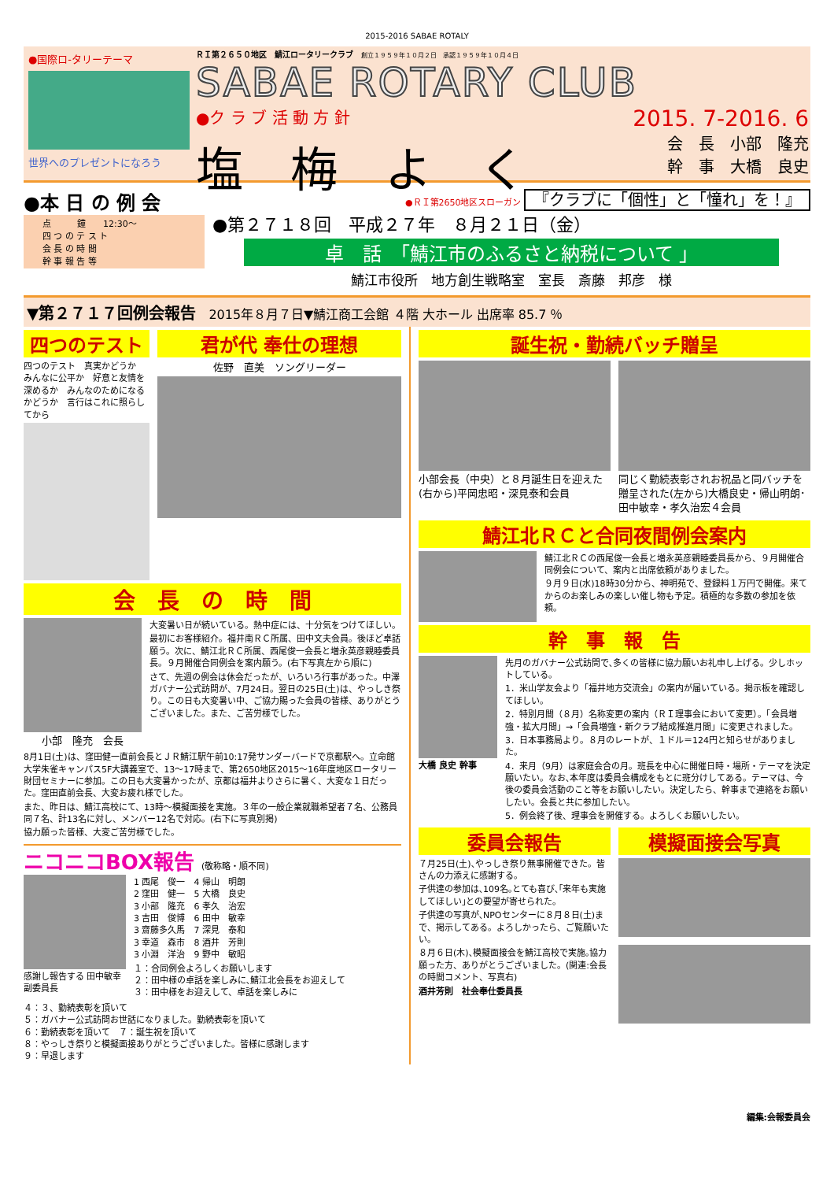2015-2016 SABAE ROTALY
●国際ロ-タリーテーマ
世界へのプレゼントになろう
ＲＩ第２６５０地区　鯖江ロータリークラブ　創立１９５９年１０月２日　承認１９５９年１０月４日
SABAE ROTARY CLUB
●ク ラ ブ 活 動 方 針 2015. 7-2016. 6
塩　梅　よ　く 会　長　小部　隆充
幹　事　大橋　良史
●本 日 の 例 会
点　　　鐘　　12:30～
四 つ の テ ス ト
会 長 の 時 間
幹 事 報 告 等
●ＲＩ第2650地区スローガン 『クラブに「個性」と「憧れ」を！』
●第２７１８回　平成２７年　８月２１日（金）
卓　話　「鯖江市のふるさと納税について 」
鯖江市役所　地方創生戦略室　室長　斎藤　邦彦　様
▼第２７１７回例会報告　2015年８月７日▼鯖江商工会館 ４階 大ホール 出席率 85.7 ％
四つのテスト
四つのテスト　真実かどうか　みんなに公平か　好意と友情を深めるか　みんなのためになるかどうか　言行はこれに照らしてから
君が代 奉仕の理想
佐野　直美　ソングリーダー
会　長　の　時　間
小部　隆充　会長
大変暑い日が続いている。熱中症には、十分気をつけてほしい。
最初にお客様紹介。福井南ＲＣ所属、田中文夫会員。後ほど卓話願う。次に、鯖江北ＲＣ所属、西尾俊一会長と増永英彦親睦委員長。９月開催合同例会を案内願う。(右下写真左から順に)
さて、先週の例会は休会だったが、いろいろ行事があった。中澤ガバナー公式訪問が、7月24日。翌日の25日(土)は、やっしき祭り。この日も大変暑い中、ご協力賜った会員の皆様、ありがとうございました。また、ご苦労様でした。
8月1日(土)は、窪田健一直前会長とＪＲ鯖江駅午前10:17発サンダーバードで京都駅へ。立命館大学朱雀キャンパス5F大講義室で、13～17時まで、第2650地区2015～16年度地区ロータリー財団セミナーに参加。この日も大変暑かったが、京都は福井よりさらに暑く、大変な１日だった。窪田直前会長、大変お疲れ様でした。
また、昨日は、鯖江高校にて、13時～模擬面接を実施。３年の一般企業就職希望者７名、公務員同７名、計13名に対し、メンバー12名で対応。(右下に写真別掲)
協力願った皆様、大変ご苦労様でした。
ニコニコBOX報告 (敬称略・順不同)
感謝し報告する 田中敏幸副委員長
1 西尾　俊一　4 帰山　明朗
2 窪田　健一　5 大橋　良史
3 小部　隆充　6 孝久　治宏
3 吉田　俊博　6 田中　敏幸
3 齋藤多久馬　7 深見　泰和
3 幸道　森市　8 酒井　芳則
3 小淵　洋治　9 野中　敏昭
１：合同例会よろしくお願いします
２：田中様の卓話を楽しみに､鯖江北会長をお迎えして
３：田中様をお迎えして、卓話を楽しみに
４：３、勤続表彰を頂いて
５：ガバナー公式訪問お世話になりました。勤続表彰を頂いて
６：勤続表彰を頂いて　７：誕生祝を頂いて
８：やっしき祭りと模擬面接ありがとうございました。皆様に感謝します
９：早退します
誕生祝・勤続バッチ贈呈
小部会長（中央）と８月誕生日を迎えた(右から)平岡忠昭・深見泰和会員
同じく勤続表彰されお祝品と同バッチを贈呈された(左から)大橋良史・帰山明朗･田中敏幸・孝久治宏４会員
鯖江北ＲＣと合同夜間例会案内
鯖江北ＲＣの西尾俊一会長と増永英彦親睦委員長から、９月開催合同例会について、案内と出席依頼がありました。
９月９日(水)18時30分から、神明苑で、登録料１万円で開催。来てからのお楽しみの楽しい催し物も予定。積極的な多数の参加を依頼。
幹　事　報　告
大橋 良史 幹事 先月のガバナー公式訪問で､多くの皆様に協力願いお礼申し上げる。少しホットしている。
1．米山学友会より「福井地方交流会」の案内が届いている。掲示板を確認してほしい。
2．特別月間（８月）名称変更の案内（ＲＩ理事会において変更）。「会員増強・拡大月間」→「会員増強・新クラブ結成推進月間」に変更されました。
3．日本事務局より。８月のレートが、１ドル＝124円と知らせがありました。
4．来月（9月）は家庭会合の月。班長を中心に開催日時・場所・テーマを決定願いたい。なお､本年度は委員会構成をもとに班分けしてある。テーマは、今後の委員会活動のこと等をお願いしたい。決定したら、幹事まで連絡をお願いしたい。会長と共に参加したい。
5．例会終了後、理事会を開催する。よろしくお願いしたい。
委員会報告
７月25日(土)､やっしき祭り無事開催できた。皆さんの力添えに感謝する。
子供達の参加は､109名｡とても喜び､｢来年も実施してほしい｣との要望が寄せられた。
子供達の写真が､NPOセンターに８月８日(土)まで、掲示してある。よろしかったら、ご覧願いたい。
８月６日(木)､模擬面接会を鯖江高校で実施｡協力願った方、ありがとうございました。(関連:会長の時間コメント、写真右)
酒井芳則　社会奉仕委員長
模擬面接会写真
編集:会報委員会